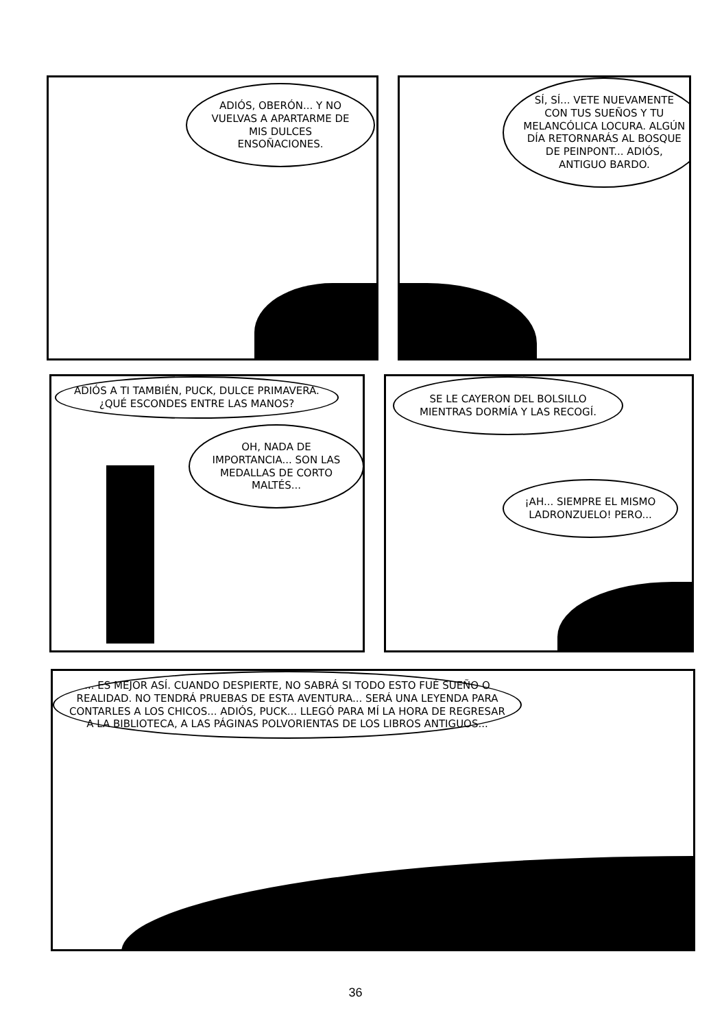ADIÓS, OBERÓN... Y NO VUELVAS A APARTARME DE MIS DULCES ENSOÑACIONES.
SÍ, SÍ... VETE NUEVAMENTE CON TUS SUEÑOS Y TU MELANCÓLICA LOCURA. ALGÚN DÍA RETORNARÁS AL BOSQUE DE PEINPONT... ADIÓS, ANTIGUO BARDO.
ADIÓS A TI TAMBIÉN, PUCK, DULCE PRIMAVERA. ¿QUÉ ESCONDES ENTRE LAS MANOS?
OH, NADA DE IMPORTANCIA... SON LAS MEDALLAS DE CORTO MALTÉS...
SE LE CAYERON DEL BOLSILLO MIENTRAS DORMÍA Y LAS RECOGÍ.
¡AH... SIEMPRE EL MISMO LADRONZUELO! PERO...
... ES MEJOR ASÍ. CUANDO DESPIERTE, NO SABRÁ SI TODO ESTO FUÉ SUEÑO O REALIDAD. NO TENDRÁ PRUEBAS DE ESTA AVENTURA... SERÁ UNA LEYENDA PARA CONTARLES A LOS CHICOS... ADIÓS, PUCK... LLEGÓ PARA MÍ LA HORA DE REGRESAR A LA BIBLIOTECA, A LAS PÁGINAS POLVORIENTAS DE LOS LIBROS ANTIGUOS...
36